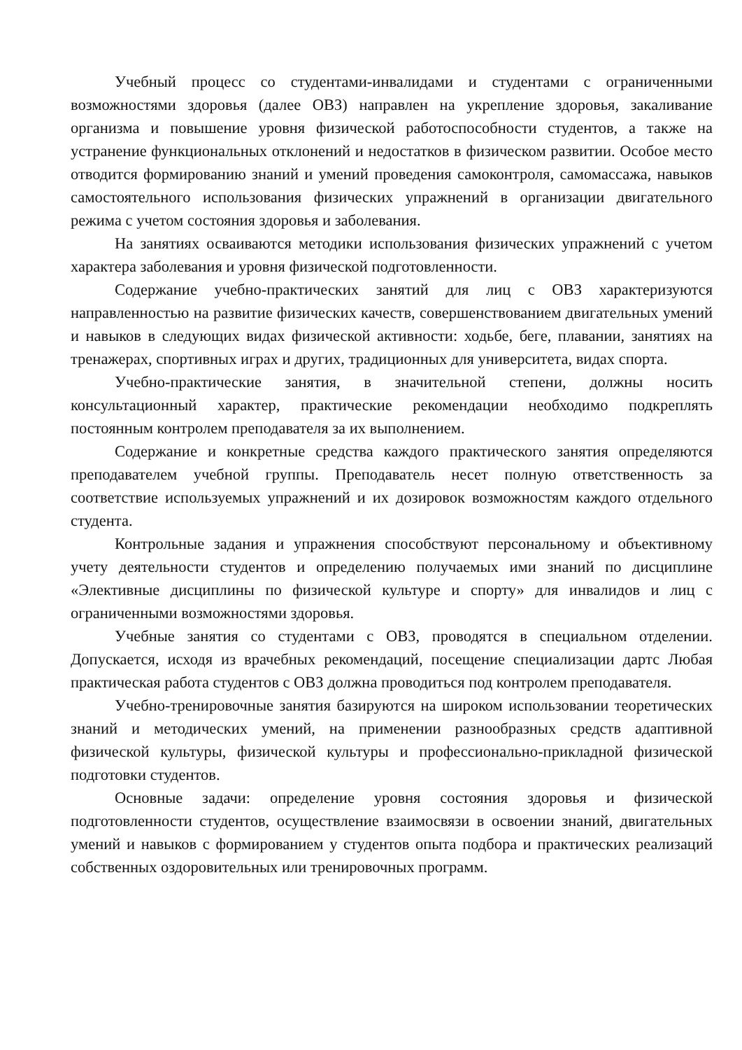Учебный процесс со студентами-инвалидами и студентами с ограниченными возможностями здоровья (далее ОВЗ) направлен на укрепление здоровья, закаливание организма и повышение уровня физической работоспособности студентов, а также на устранение функциональных отклонений и недостатков в физическом развитии. Особое место отводится формированию знаний и умений проведения самоконтроля, самомассажа, навыков самостоятельного использования физических упражнений в организации двигательного режима с учетом состояния здоровья и заболевания.
На занятиях осваиваются методики использования физических упражнений с учетом характера заболевания и уровня физической подготовленности.
Содержание учебно-практических занятий для лиц с ОВЗ характеризуются направленностью на развитие физических качеств, совершенствованием двигательных умений и навыков в следующих видах физической активности: ходьбе, беге, плавании, занятиях на тренажерах, спортивных играх и других, традиционных для университета, видах спорта.
Учебно-практические занятия, в значительной степени, должны носить консультационный характер, практические рекомендации необходимо подкреплять постоянным контролем преподавателя за их выполнением.
Содержание и конкретные средства каждого практического занятия определяются преподавателем учебной группы. Преподаватель несет полную ответственность за соответствие используемых упражнений и их дозировок возможностям каждого отдельного студента.
Контрольные задания и упражнения способствуют персональному и объективному учету деятельности студентов и определению получаемых ими знаний по дисциплине «Элективные дисциплины по физической культуре и спорту» для инвалидов и лиц с ограниченными возможностями здоровья.
Учебные занятия со студентами с ОВЗ, проводятся в специальном отделении. Допускается, исходя из врачебных рекомендаций, посещение специализации дартс Любая практическая работа студентов с ОВЗ должна проводиться под контролем преподавателя.
Учебно-тренировочные занятия базируются на широком использовании теоретических знаний и методических умений, на применении разнообразных средств адаптивной физической культуры, физической культуры и профессионально-прикладной физической подготовки студентов.
Основные задачи: определение уровня состояния здоровья и физической подготовленности студентов, осуществление взаимосвязи в освоении знаний, двигательных умений и навыков с формированием у студентов опыта подбора и практических реализаций собственных оздоровительных или тренировочных программ.